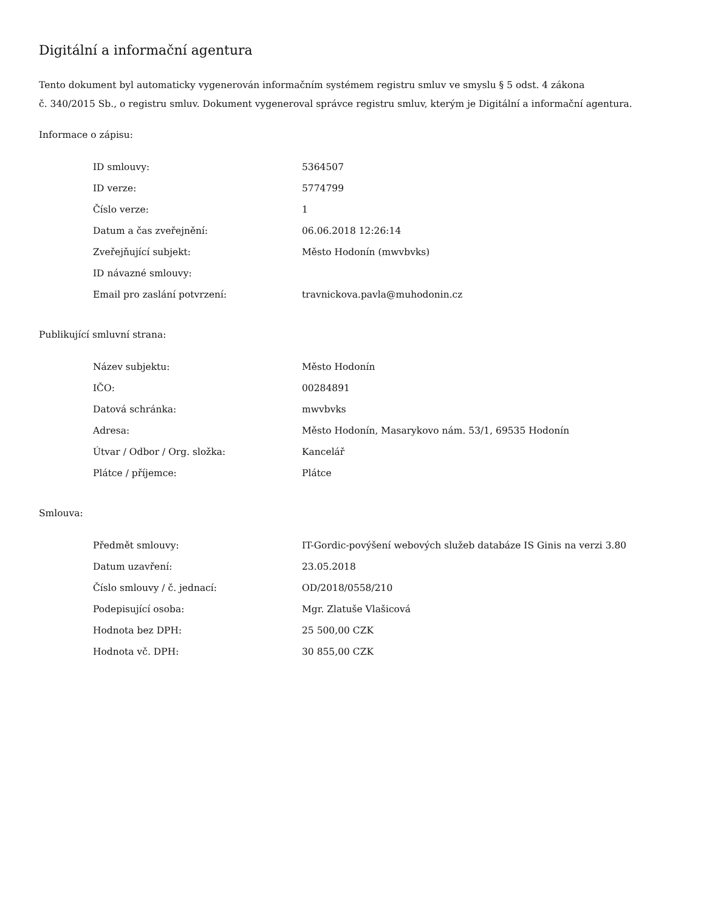Digitální a informační agentura
Tento dokument byl automaticky vygenerován informačním systémem registru smluv ve smyslu § 5 odst. 4 zákona
č. 340/2015 Sb., o registru smluv. Dokument vygeneroval správce registru smluv, kterým je Digitální a informační agentura.
Informace o zápisu:
| ID smlouvy: | 5364507 |
| ID verze: | 5774799 |
| Číslo verze: | 1 |
| Datum a čas zveřejnění: | 06.06.2018 12:26:14 |
| Zveřejňující subjekt: | Město Hodonín (mwvbvks) |
| ID návazné smlouvy: | |
| Email pro zaslání potvrzení: | travnickova.pavla@muhodonin.cz |
Publikující smluvní strana:
| Název subjektu: | Město Hodonín |
| IČO: | 00284891 |
| Datová schránka: | mwvbvks |
| Adresa: | Město Hodonín, Masarykovo nám. 53/1, 69535 Hodonín |
| Útvar / Odbor / Org. složka: | Kancelář |
| Plátce / příjemce: | Plátce |
Smlouva:
| Předmět smlouvy: | IT-Gordic-povýšení webových služeb databáze IS Ginis na verzi 3.80 |
| Datum uzavření: | 23.05.2018 |
| Číslo smlouvy / č. jednací: | OD/2018/0558/210 |
| Podepisující osoba: | Mgr. Zlatuše Vlašicová |
| Hodnota bez DPH: | 25 500,00 CZK |
| Hodnota vč. DPH: | 30 855,00 CZK |